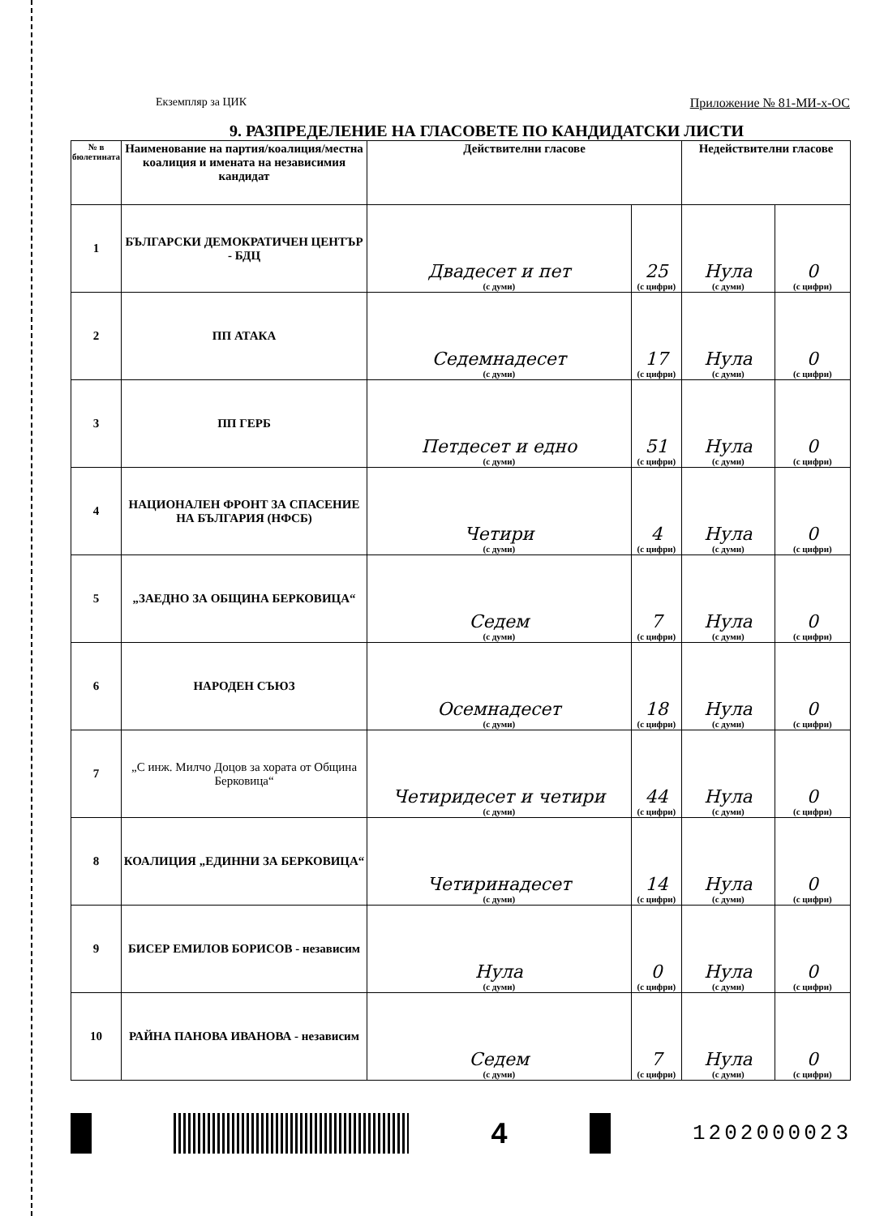Екземпляр за ЦИК Приложение № 81-МИ-х-ОС
9. РАЗПРЕДЕЛЕНИЕ НА ГЛАСОВЕТЕ ПО КАНДИДАТСКИ ЛИСТИ
| № в бюлетината | Наименование на партия/коалиция/местна коалиция и имената на независимия кандидат | Действителни гласове | | Недействителни гласове | |
| --- | --- | --- | --- | --- | --- |
| 1 | БЪЛГАРСКИ ДЕМОКРАТИЧЕН ЦЕНТЪР - БДЦ | Двадесет и пет (с думи) | 25 (с цифри) | Нула (с думи) | 0 (с цифри) |
| 2 | ПП АТАКА | Седемнадесет (с думи) | 17 (с цифри) | Нула (с думи) | 0 (с цифри) |
| 3 | ПП ГЕРБ | Петдесет и едно (с думи) | 51 (с цифри) | Нула (с думи) | 0 (с цифри) |
| 4 | НАЦИОНАЛЕН ФРОНТ ЗА СПАСЕНИЕ НА БЪЛГАРИЯ (НФСБ) | Четири (с думи) | 4 (с цифри) | Нула (с думи) | 0 (с цифри) |
| 5 | „ЗАЕДНО ЗА ОБЩИНА БЕРКОВИЦА“ | Седем (с думи) | 7 (с цифри) | Нула (с думи) | 0 (с цифри) |
| 6 | НАРОДЕН СЪЮЗ | Осемнадесет (с думи) | 18 (с цифри) | Нула (с думи) | 0 (с цифри) |
| 7 | „С инж. Милчо Доцов за хората от Община Берковица“ | Четиридесет и четири (с думи) | 44 (с цифри) | Нула (с думи) | 0 (с цифри) |
| 8 | КОАЛИЦИЯ „ЕДИННИ ЗА БЕРКОВИЦА“ | Четиринадесет (с думи) | 14 (с цифри) | Нула (с думи) | 0 (с цифри) |
| 9 | БИСЕР ЕМИЛОВ БОРИСОВ - независим | Нула (с думи) | 0 (с цифри) | Нула (с думи) | 0 (с цифри) |
| 10 | РАЙНА ПАНОВА ИВАНОВА - независим | Седем (с думи) | 7 (с цифри) | Нула (с думи) | 0 (с цифри) |
4
1202000023